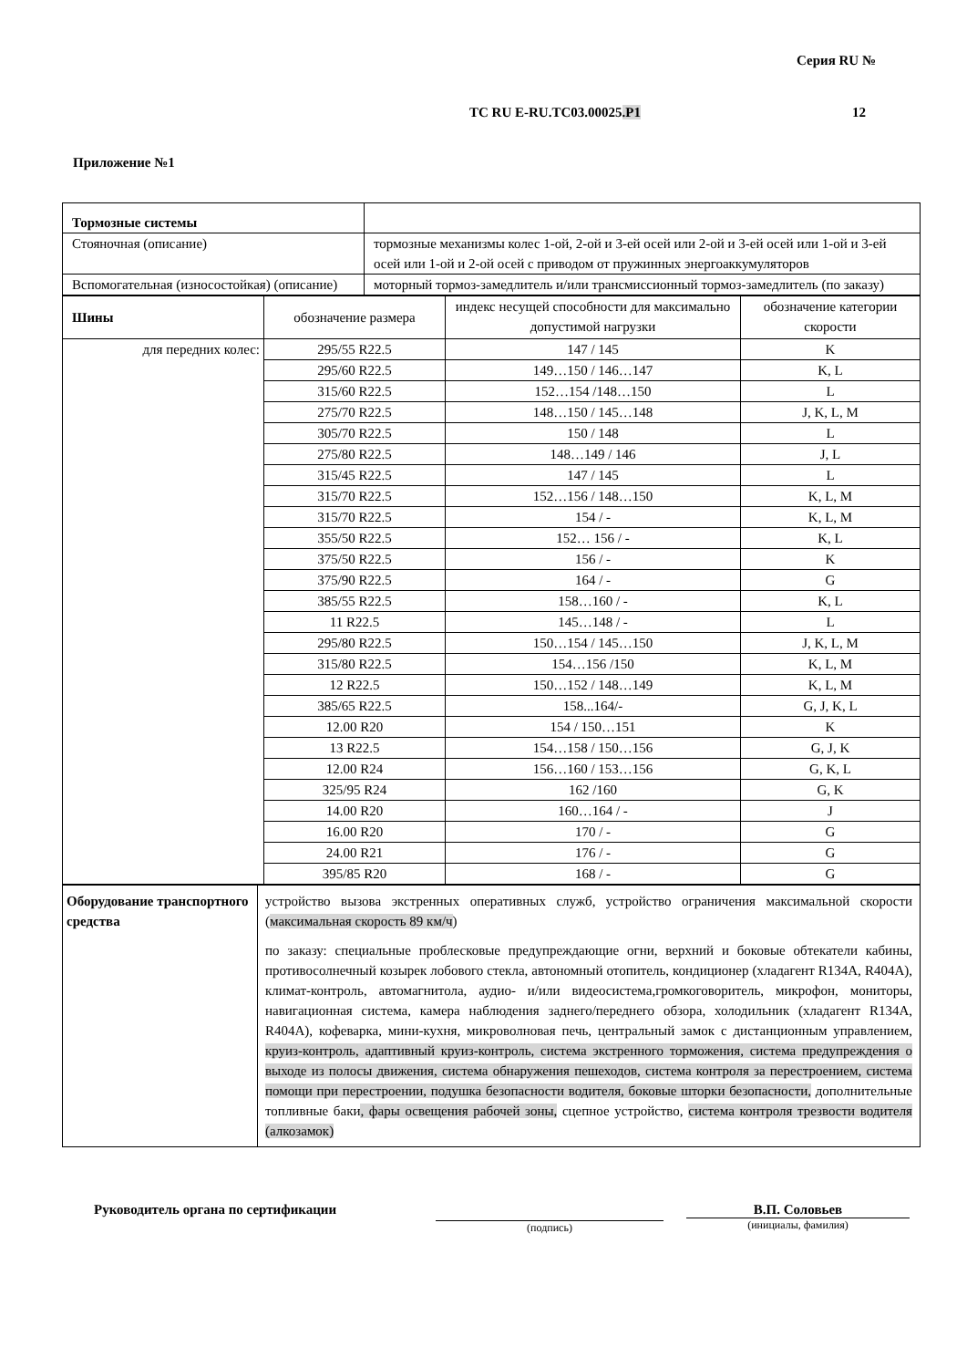Серия RU №
ТС RU E-RU.ТС03.00025.Р1 12
Приложение №1
| Тормозные системы | |
| Стояночная (описание) | тормозные механизмы колес 1-ой, 2-ой и 3-ей осей или 2-ой и 3-ей осей или 1-ой и 3-ей осей или 1-ой и 2-ой осей с приводом от пружинных энергоаккумуляторов |
| Вспомогательная (износостойкая) (описание) | моторный тормоз-замедлитель и/или трансмиссионный тормоз-замедлитель (по заказу) |
| Шины | обозначение размера | индекс несущей способности для максимально допустимой нагрузки | обозначение категории скорости |
| для передних колес: | 295/55 R22.5 | 147 / 145 | K |
| | 295/60 R22.5 | 149…150 / 146…147 | K, L |
| | 315/60 R22.5 | 152…154 /148…150 | L |
| | 275/70 R22.5 | 148…150 / 145…148 | J, K, L, M |
| | 305/70 R22.5 | 150 / 148 | L |
| | 275/80 R22.5 | 148…149 / 146 | J, L |
| | 315/45 R22.5 | 147 / 145 | L |
| | 315/70 R22.5 | 152…156 / 148…150 | K, L, M |
| | 315/70 R22.5 | 154 / - | K, L, M |
| | 355/50 R22.5 | 152… 156 / - | K, L |
| | 375/50 R22.5 | 156 / - | K |
| | 375/90 R22.5 | 164 / - | G |
| | 385/55 R22.5 | 158…160 / - | K, L |
| | 11 R22.5 | 145…148 / - | L |
| | 295/80 R22.5 | 150…154 / 145…150 | J, K, L, M |
| | 315/80 R22.5 | 154…156 /150 | K, L, M |
| | 12 R22.5 | 150…152 / 148…149 | K, L, M |
| | 385/65 R22.5 | 158...164/- | G, J, K, L |
| | 12.00 R20 | 154 / 150…151 | K |
| | 13 R22.5 | 154…158 / 150…156 | G, J, K |
| | 12.00 R24 | 156…160 / 153…156 | G, K, L |
| | 325/95 R24 | 162 /160 | G, K |
| | 14.00 R20 | 160…164 / - | J |
| | 16.00 R20 | 170 / - | G |
| | 24.00 R21 | 176 / - | G |
| | 395/85 R20 | 168 / - | G |
| Оборудование транспортного средства | устройство вызова экстренных оперативных служб, устройство ограничения максимальной скорости ( максимальная скорость 89 км/ч ) по заказу: специальные проблесковые предупреждающие огни, верхний и боковые обтекатели кабины, противосолнечный козырек лобового стекла, автономный отопитель, кондиционер (хладагент R134A, R404A), климат-контроль, автомагнитола, аудио- и/или видеосистема,громкоговоритель, микрофон, мониторы, навигационная система, камера наблюдения заднего/переднего обзора, холодильник (хладагент R134A, R404A), кофеварка, мини-кухня, микроволновая печь, центральный замок с дистанционным управлением, круиз-контроль, адаптивный круиз-контроль, система экстренного торможения, система предупреждения о выходе из полосы движения, система обнаружения пешеходов, система контроля за перестроением, система помощи при перестроении, подушка безопасности водителя, боковые шторки безопасности, дополнительные топливные баки , фары освещения рабочей зоны, сцепное устройство, система контроля трезвости водителя (алкозамок) |
Руководитель органа по сертификации
(подпись)
В.П. Соловьев
(инициалы, фамилия)